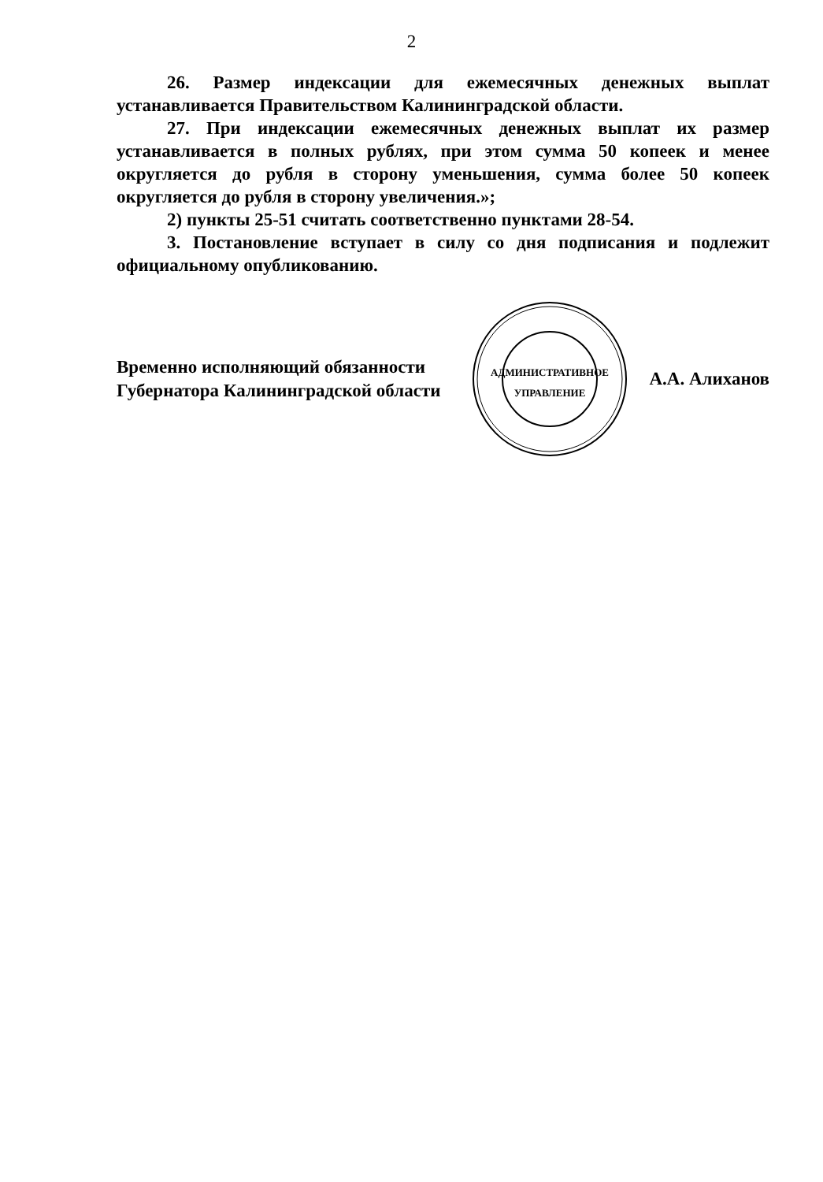2
26. Размер индексации для ежемесячных денежных выплат устанавливается Правительством Калининградской области.
27. При индексации ежемесячных денежных выплат их размер устанавливается в полных рублях, при этом сумма 50 копеек и менее округляется до рубля в сторону уменьшения, сумма более 50 копеек округляется до рубля в сторону увеличения.»;
2) пункты 25-51 считать соответственно пунктами 28-54.
3. Постановление вступает в силу со дня подписания и подлежит официальному опубликованию.
Временно исполняющий обязанности Губернатора Калининградской области
АДМИНИСТРАТИВНОЕ
УПРАВЛЕНИЕ
А.А. Алиханов